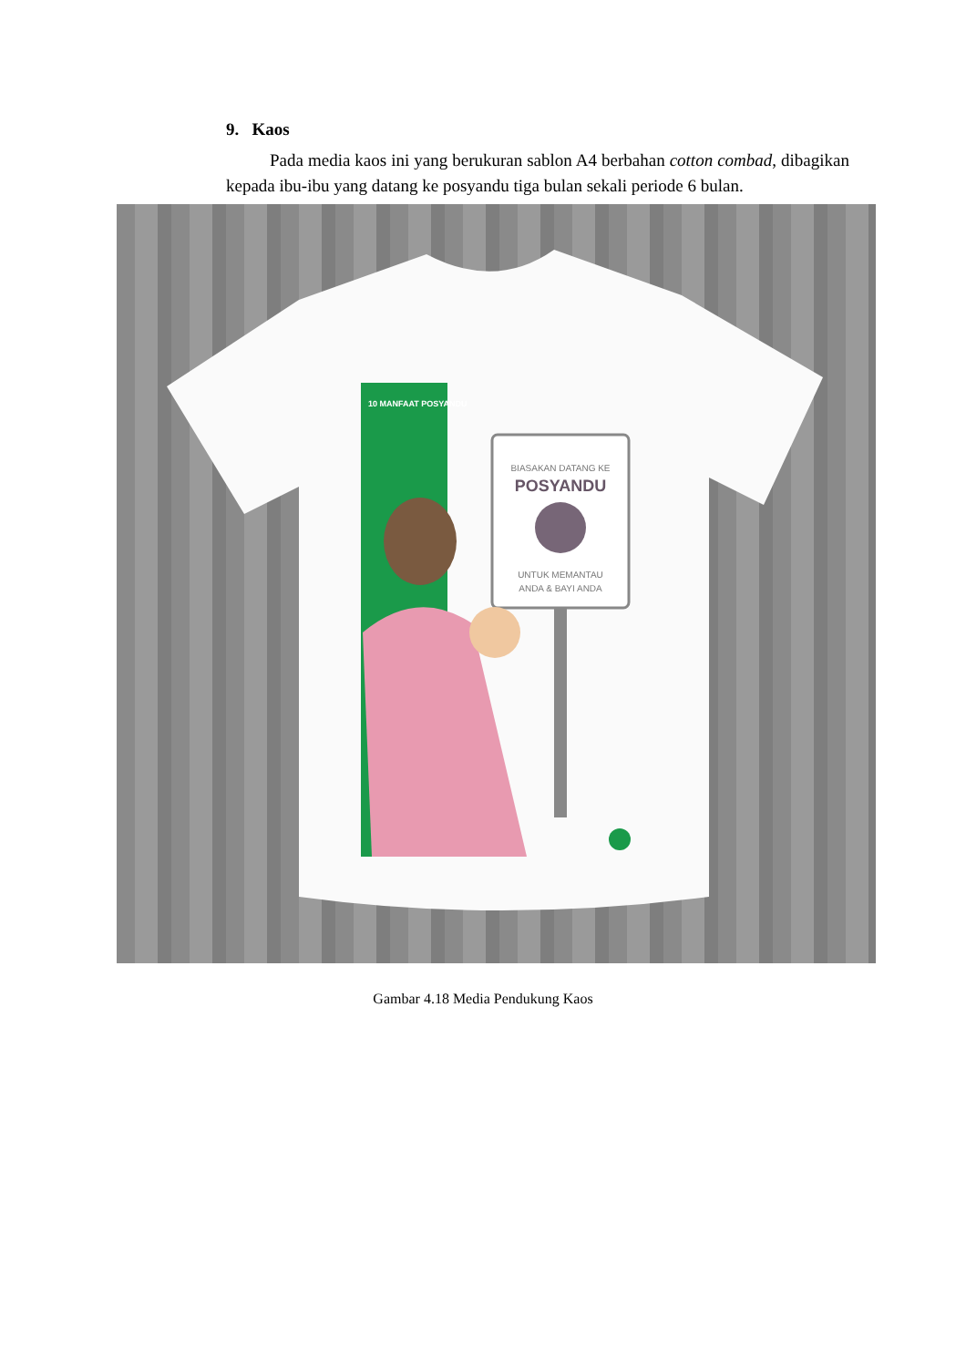9. Kaos
Pada media kaos ini yang berukuran sablon A4 berbahan cotton combad, dibagikan kepada ibu-ibu yang datang ke posyandu tiga bulan sekali periode 6 bulan.
10 MANFAAT POSYANDU
BIASAKAN DATANG KE
POSYANDU
UNTUK MEMANTAU
ANDA & BAYI ANDA
Gambar 4.18 Media Pendukung Kaos